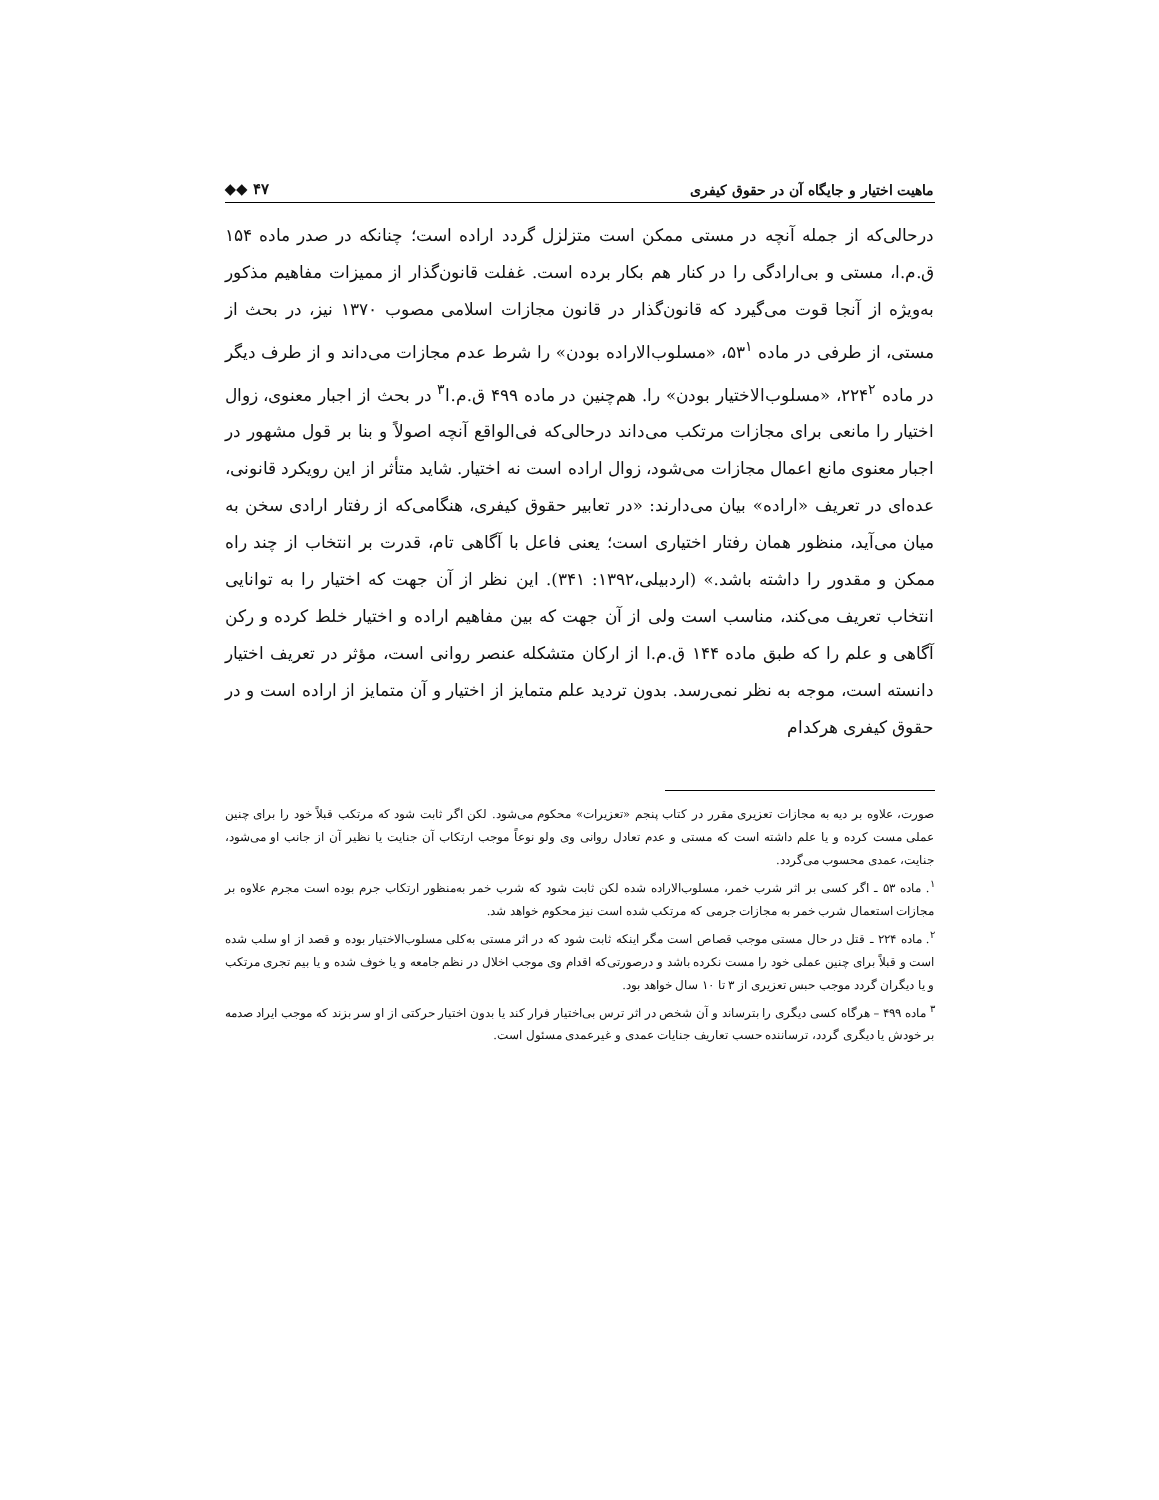ماهیت اختیار و جایگاه آن در حقوق کیفری ◆◆ ۴۷
درحالی‌که از جمله آنچه در مستی ممکن است متزلزل گردد اراده است؛ چنانکه در صدر ماده ۱۵۴ ق.م.ا، مستی و بی‌ارادگی را در کنار هم بکار برده است. غفلت قانون‌گذار از ممیزات مفاهیم مذکور به‌ویژه از آنجا قوت می‌گیرد که قانون‌گذار در قانون مجازات اسلامی مصوب ۱۳۷۰ نیز، در بحث از مستی، از طرفی در ماده ۵۳<sup>۱</sup>، «مسلوب‌الاراده بودن» را شرط عدم مجازات می‌داند و از طرف دیگر در ماده ۲۲۴<sup>۲</sup>، «مسلوب‌الاختیار بودن» را. هم‌چنین در ماده ۴۹۹ ق.م.ا<sup>۳</sup> در بحث از اجبار معنوی، زوال اختیار را مانعی برای مجازات مرتکب می‌داند درحالی‌که فی‌الواقع آنچه اصولاً و بنا بر قول مشهور در اجبار معنوی مانع اعمال مجازات می‌شود، زوال اراده است نه اختیار. شاید متأثر از این رویکرد قانونی، عده‌ای در تعریف «اراده» بیان می‌دارند: «در تعابیر حقوق کیفری، هنگامی‌که از رفتار ارادی سخن به میان می‌آید، منظور همان رفتار اختیاری است؛ یعنی فاعل با آگاهی تام، قدرت بر انتخاب از چند راه ممکن و مقدور را داشته باشد.» (اردبیلی،۱۳۹۲: ۳۴۱). این نظر از آن جهت که اختیار را به توانایی انتخاب تعریف می‌کند، مناسب است ولی از آن جهت که بین مفاهیم اراده و اختیار خلط کرده و رکن آگاهی و علم را که طبق ماده ۱۴۴ ق.م.ا از ارکان متشکله عنصر روانی است، مؤثر در تعریف اختیار دانسته است، موجه به نظر نمی‌رسد. بدون تردید علم متمایز از اختیار و آن متمایز از اراده است و در حقوق کیفری هرکدام
صورت، علاوه بر دیه به مجازات تعزیری مقرر در کتاب پنجم «تعزیرات» محکوم می‌شود. لکن اگر ثابت شود که مرتکب قبلاً خود را برای چنین عملی مست کرده و یا علم داشته است که مستی و عدم تعادل روانی وی ولو نوعاً موجب ارتکاب آن جنایت یا نظیر آن از جانب او می‌شود، جنایت، عمدی محسوب می‌گردد.
<sup>۱</sup>. ماده ۵۳ ـ اگر کسی بر اثر شرب خمر، مسلوب‌الاراده شده لکن ثابت شود که شرب خمر به‌منظور ارتکاب جرم بوده است مجرم علاوه بر مجازات استعمال شرب خمر به مجازات جرمی که مرتکب شده است نیز محکوم خواهد شد.
<sup>۲</sup>. ماده ۲۲۴ ـ قتل در حال مستی موجب قصاص است مگر اینکه ثابت شود که در اثر مستی به‌کلی مسلوب‌الاختیار بوده و قصد از او سلب شده است و قبلاً برای چنین عملی خود را مست نکرده باشد و درصورتی‌که اقدام وی موجب اخلال در نظم جامعه و یا خوف شده و یا بیم تجری مرتکب و یا دیگران گردد موجب حبس تعزیری از ۳ تا ۱۰ سال خواهد بود.
<sup>۳</sup> ماده ۴۹۹ – هرگاه کسی دیگری را بترساند و آن شخص در اثر ترس بی‌اختیار فرار کند یا بدون اختیار حرکتی از او سر بزند که موجب ایراد صدمه بر خودش یا دیگری گردد، ترساننده حسب تعاریف جنایات عمدی و غیرعمدی مسئول است.